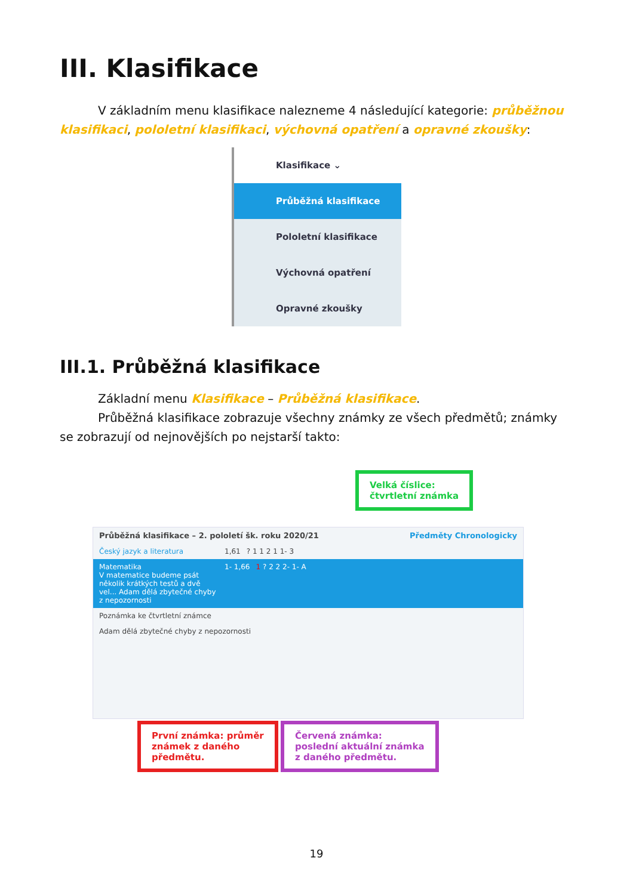III. Klasifikace
V základním menu klasifikace nalezneme 4 následující kategorie: průběžnou klasifikaci, pololetní klasifikaci, výchovná opatření a opravné zkoušky:
Klasifikace ⌄
Průběžná klasifikace
Pololetní klasifikace
Výchovná opatření
Opravné zkoušky
III.1. Průběžná klasifikace
Základní menu Klasifikace – Průběžná klasifikace.
Průběžná klasifikace zobrazuje všechny známky ze všech předmětů; známky se zobrazují od nejnovějších po nejstarší takto:
Velká číslice:
čtvrtletní známka
Průběžná klasifikace – 2. pololetí šk. roku 2020/21 Předměty Chronologicky
Český jazyk a literatura 1,61? 1 1 2 1 1- 3
Matematika
V matematice budeme psát několik krátkých testů a dvě vel... Adam dělá zbytečné chyby z nepozornosti 1- 1,66 1 ? 2 2 2- 1- A
Poznámka ke čtvrtletní známce
Adam dělá zbytečné chyby z nepozornosti
První známka: průměr
známek z daného
předmětu.
Červená známka:
poslední aktuální známka
z daného předmětu.
19